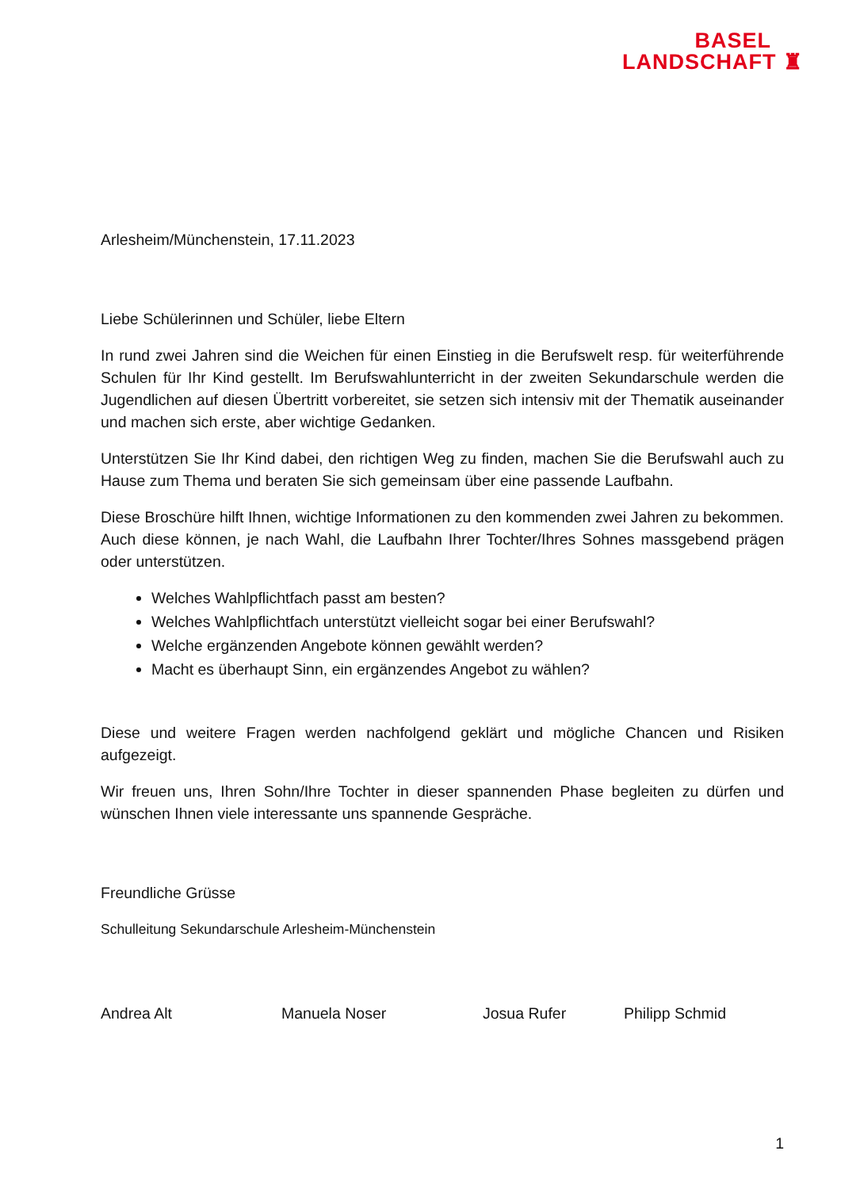BASEL
LANDSCHAFT ♜
Arlesheim/Münchenstein, 17.11.2023
Liebe Schülerinnen und Schüler, liebe Eltern
In rund zwei Jahren sind die Weichen für einen Einstieg in die Berufswelt resp. für weiterführende Schulen für Ihr Kind gestellt. Im Berufswahlunterricht in der zweiten Sekundarschule werden die Jugendlichen auf diesen Übertritt vorbereitet, sie setzen sich intensiv mit der Thematik auseinander und machen sich erste, aber wichtige Gedanken.
Unterstützen Sie Ihr Kind dabei, den richtigen Weg zu finden, machen Sie die Berufswahl auch zu Hause zum Thema und beraten Sie sich gemeinsam über eine passende Laufbahn.
Diese Broschüre hilft Ihnen, wichtige Informationen zu den kommenden zwei Jahren zu bekommen. Auch diese können, je nach Wahl, die Laufbahn Ihrer Tochter/Ihres Sohnes massgebend prägen oder unterstützen.
Welches Wahlpflichtfach passt am besten?
Welches Wahlpflichtfach unterstützt vielleicht sogar bei einer Berufswahl?
Welche ergänzenden Angebote können gewählt werden?
Macht es überhaupt Sinn, ein ergänzendes Angebot zu wählen?
Diese und weitere Fragen werden nachfolgend geklärt und mögliche Chancen und Risiken aufgezeigt.
Wir freuen uns, Ihren Sohn/Ihre Tochter in dieser spannenden Phase begleiten zu dürfen und wünschen Ihnen viele interessante uns spannende Gespräche.
Freundliche Grüsse
Schulleitung Sekundarschule Arlesheim-Münchenstein
Andrea Alt Manuela Noser Josua Rufer Philipp Schmid
1